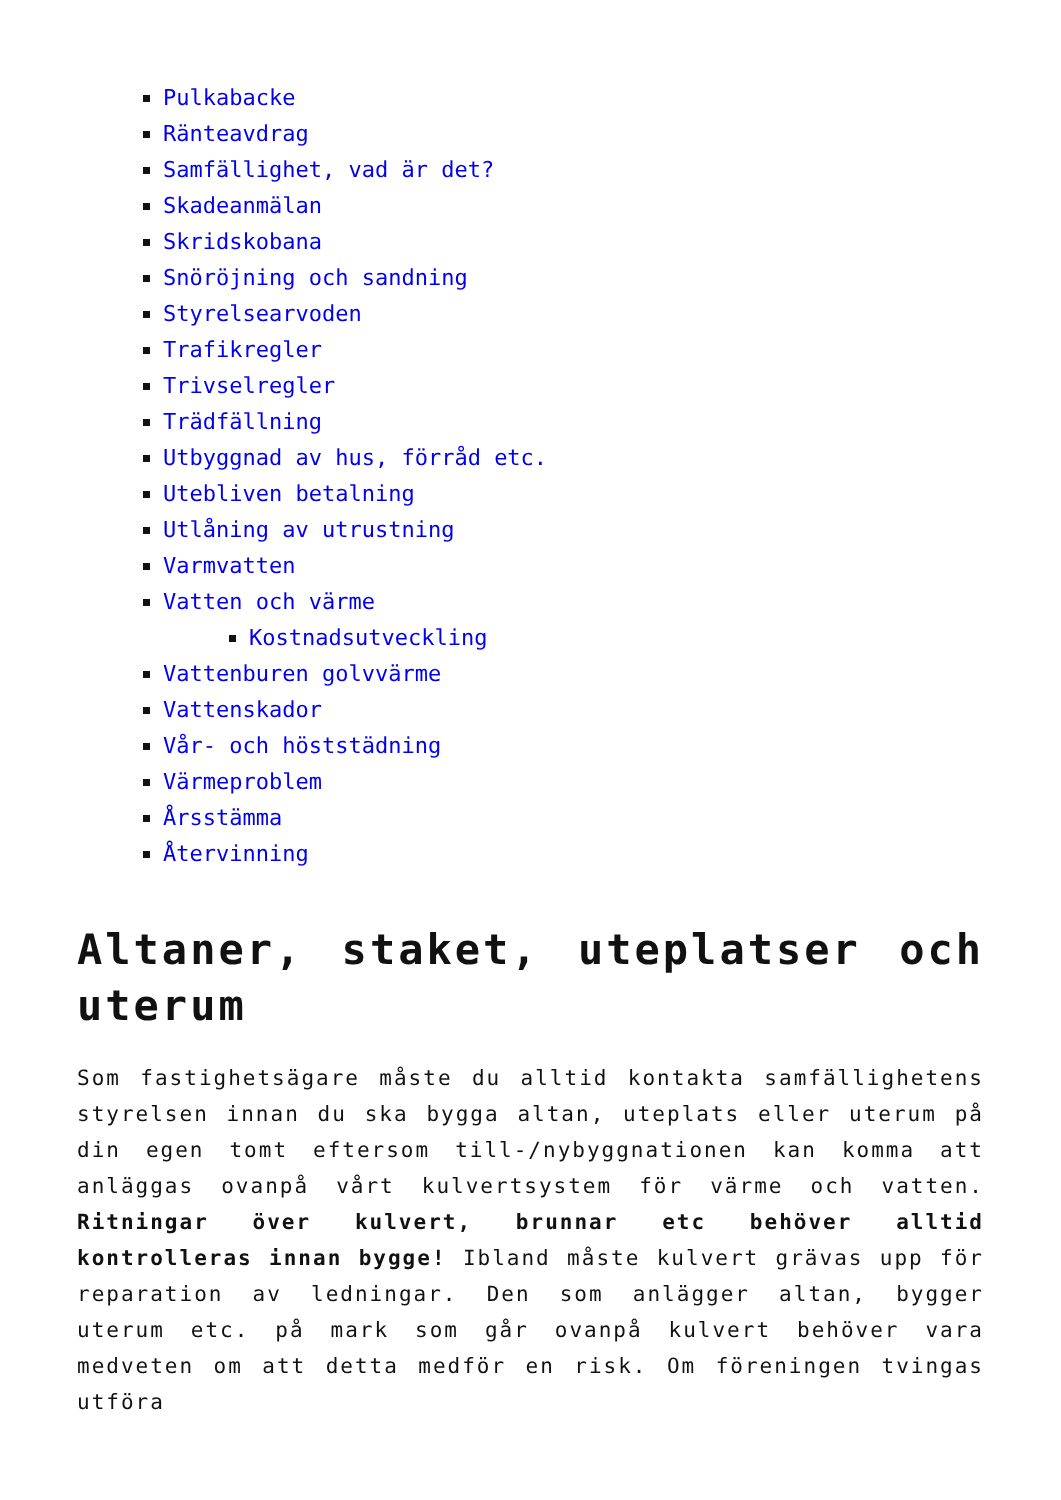Pulkabacke
Ränteavdrag
Samfällighet, vad är det?
Skadeanmälan
Skridskobana
Snöröjning och sandning
Styrelsearvoden
Trafikregler
Trivselregler
Trädfällning
Utbyggnad av hus, förråd etc.
Utebliven betalning
Utlåning av utrustning
Varmvatten
Vatten och värme
Kostnadsutveckling
Vattenburen golvvärme
Vattenskador
Vår- och höststädning
Värmeproblem
Årsstämma
Återvinning
Altaner, staket, uteplatser och uterum
Som fastighetsägare måste du alltid kontakta samfällighetens styrelsen innan du ska bygga altan, uteplats eller uterum på din egen tomt eftersom till-/nybyggnationen kan komma att anläggas ovanpå vårt kulvertsystem för värme och vatten. Ritningar över kulvert, brunnar etc behöver alltid kontrolleras innan bygge! Ibland måste kulvert grävas upp för reparation av ledningar. Den som anlägger altan, bygger uterum etc. på mark som går ovanpå kulvert behöver vara medveten om att detta medför en risk. Om föreningen tvingas utföra